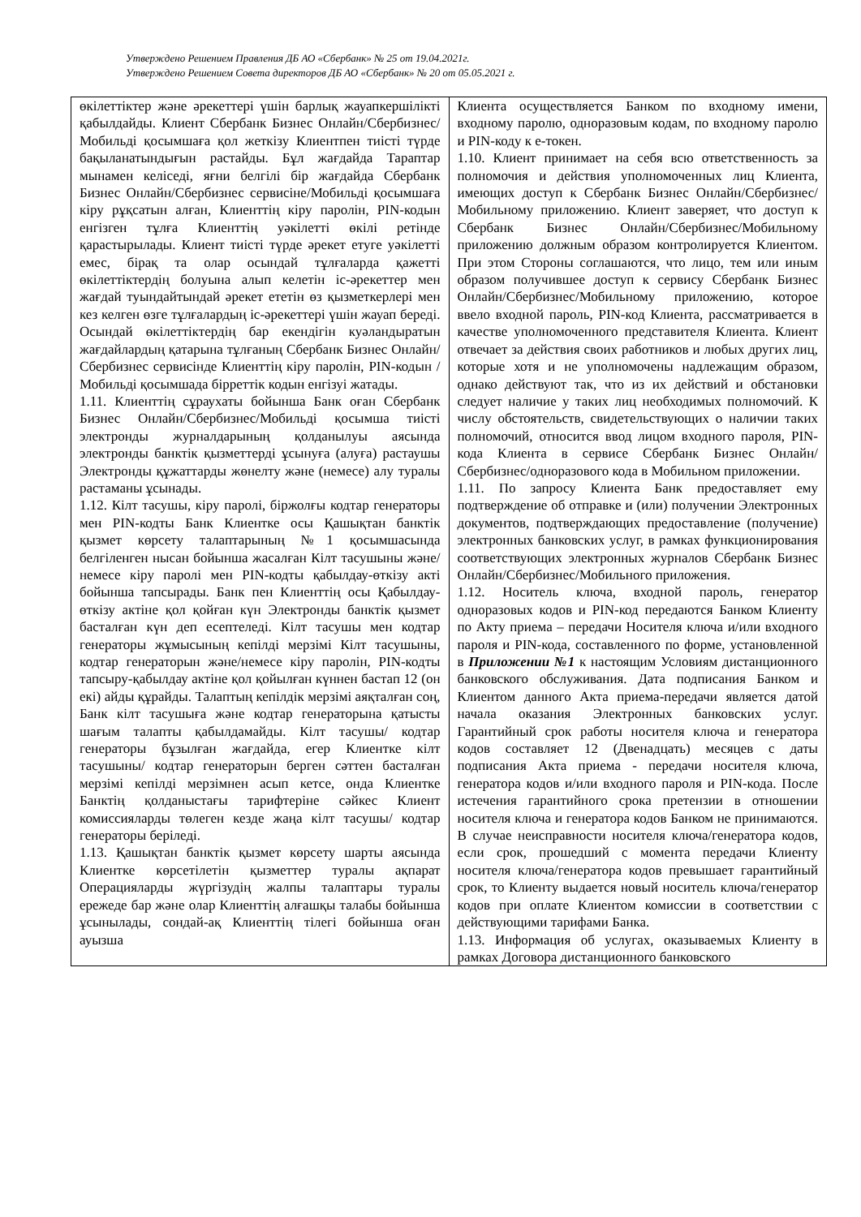Утверждено Решением Правления ДБ АО «Сбербанк» № 25 от 19.04.2021г.
Утверждено Решением Совета директоров ДБ АО «Сбербанк» № 20 от 05.05.2021 г.
| өкілеттіктер және әрекеттері үшін барлық жауапкершілікті қабылдайды. Клиент Сбербанк Бизнес Онлайн/Сбербизнес/Мобильді қосымшаға қол жеткізу Клиентпен тиісті түрде бақыланатындығын растайды. Бұл жағдайда Тараптар мынамен келіседі, яғни белгілі бір жағдайда Сбербанк Бизнес Онлайн/Сбербизнес сервисіне/Мобильді қосымшаға кіру рұқсатын алған, Клиенттің кіру паролін, PIN-кодын енгізген тұлға Клиенттің уәкілетті өкілі ретінде қарастырылады. Клиент тиісті түрде әрекет етуге уәкілетті емес, бірақ та олар осындай тұлғаларда қажетті өкілеттіктердің болуына алып келетін іс-әрекеттер мен жағдай туындайтындай әрекет ететін өз қызметкерлері мен кез келген өзге тұлғалардың іс-әрекеттері үшін жауап береді. Осындай өкілеттіктердің бар екендігін куәландыратын жағдайлардың қатарына тұлғаның Сбербанк Бизнес Онлайн/Сбербизнес сервисінде Клиенттің кіру паролін, PIN-кодын /Мобильді қосымшада бірреттік кодын енгізуі жатады. 1.11. Клиенттің сұраухаты бойынша Банк оған Сбербанк Бизнес Онлайн/Сбербизнес/Мобильді қосымша тиісті электронды журналдарының қолданылуы аясында электронды банктік қызметтерді ұсынуға (алуға) растаушы Электронды құжаттарды жөнелту және (немесе) алу туралы растаманы ұсынады. 1.12. Кілт тасушы, кіру паролі, біржолғы кодтар генераторы мен PIN-кодты Банк Клиентке осы Қашықтан банктік қызмет көрсету талаптарының №1 қосымшасында белгіленген нысан бойынша жасалған Кілт тасушыны және/немесе кіру паролі мен PIN-кодты қабылдау-өткізу акті бойынша тапсырады. Банк пен Клиенттің осы Қабылдау-өткізу актіне қол қойған күн Электронды банктік қызмет басталған күн деп есептеледі. Кілт тасушы мен кодтар генераторы жұмысының кепілді мерзімі Кілт тасушыны, кодтар генераторын және/немесе кіру паролін, PIN-кодты тапсыру-қабылдау актіне қол қойылған күннен бастап 12 (он екі) айды құрайды. Талаптың кепілдік мерзімі аяқталған соң, Банк кілт тасушыға және кодтар генераторына қатысты шағым талапты қабылдамайды. Кілт тасушы/ кодтар генераторы бұзылған жағдайда, егер Клиентке кілт тасушыны/ кодтар генераторын берген сәттен басталған мерзімі кепілді мерзімнен асып кетсе, онда Клиентке Банктің қолданыстағы тарифтеріне сәйкес Клиент комиссияларды төлеген кезде жаңа кілт тасушы/ кодтар генераторы беріледі. 1.13. Қашықтан банктік қызмет көрсету шарты аясында Клиентке көрсетілетін қызметтер туралы ақпарат Операцияларды жүргізудің жалпы талаптары туралы ережеде бар және олар Клиенттің алғашқы талабы бойынша ұсынылады, сондай-ақ Клиенттің тілегі бойынша оған ауызша | Клиента осуществляется Банком по входному имени, входному паролю, одноразовым кодам, по входному паролю и PIN-коду к е-токен. 1.10. Клиент принимает на себя всю ответственность за полномочия и действия уполномоченных лиц Клиента, имеющих доступ к Сбербанк Бизнес Онлайн/Сбербизнес/Мобильному приложению. Клиент заверяет, что доступ к Сбербанк Бизнес Онлайн/Сбербизнес/Мобильному приложению должным образом контролируется Клиентом. При этом Стороны соглашаются, что лицо, тем или иным образом получившее доступ к сервису Сбербанк Бизнес Онлайн/Сбербизнес/Мобильному приложению, которое ввело входной пароль, PIN-код Клиента, рассматривается в качестве уполномоченного представителя Клиента. Клиент отвечает за действия своих работников и любых других лиц, которые хотя и не уполномочены надлежащим образом, однако действуют так, что из их действий и обстановки следует наличие у таких лиц необходимых полномочий. К числу обстоятельств, свидетельствующих о наличии таких полномочий, относится ввод лицом входного пароля, PIN-кода Клиента в сервисе Сбербанк Бизнес Онлайн/Сбербизнес/одноразового кода в Мобильном приложении. 1.11. По запросу Клиента Банк предоставляет ему подтверждение об отправке и (или) получении Электронных документов, подтверждающих предоставление (получение) электронных банковских услуг, в рамках функционирования соответствующих электронных журналов Сбербанк Бизнес Онлайн/Сбербизнес/Мобильного приложения. 1.12. Носитель ключа, входной пароль, генератор одноразовых кодов и PIN-код передаются Банком Клиенту по Акту приема – передачи Носителя ключа и/или входного пароля и PIN-кода, составленного по форме, установленной в Приложении №1 к настоящим Условиям дистанционного банковского обслуживания. Дата подписания Банком и Клиентом данного Акта приема-передачи является датой начала оказания Электронных банковских услуг. Гарантийный срок работы носителя ключа и генератора кодов составляет 12 (Двенадцать) месяцев с даты подписания Акта приема - передачи носителя ключа, генератора кодов и/или входного пароля и PIN-кода. После истечения гарантийного срока претензии в отношении носителя ключа и генератора кодов Банком не принимаются. В случае неисправности носителя ключа/генератора кодов, если срок, прошедший с момента передачи Клиенту носителя ключа/генератора кодов превышает гарантийный срок, то Клиенту выдается новый носитель ключа/генератор кодов при оплате Клиентом комиссии в соответствии с действующими тарифами Банка. 1.13. Информация об услугах, оказываемых Клиенту в рамках Договора дистанционного банковского |